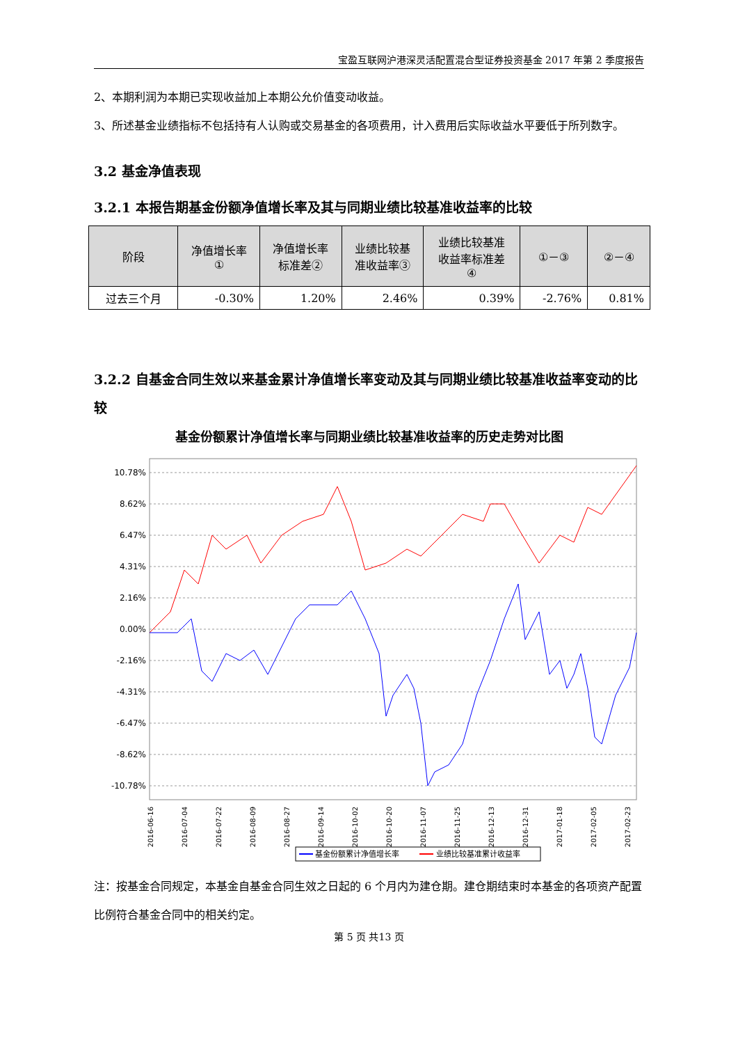宝盈互联网沪港深灵活配置混合型证券投资基金 2017 年第 2 季度报告
2、本期利润为本期已实现收益加上本期公允价值变动收益。
3、所述基金业绩指标不包括持有人认购或交易基金的各项费用，计入费用后实际收益水平要低于所列数字。
3.2 基金净值表现
3.2.1 本报告期基金份额净值增长率及其与同期业绩比较基准收益率的比较
| 阶段 | 净值增长率 ① | 净值增长率 标准差② | 业绩比较基 准收益率③ | 业绩比较基准 收益率标准差 ④ | ①－③ | ②－④ |
| --- | --- | --- | --- | --- | --- | --- |
| 过去三个月 | -0.30% | 1.20% | 2.46% | 0.39% | -2.76% | 0.81% |
3.2.2 自基金合同生效以来基金累计净值增长率变动及其与同期业绩比较基准收益率变动的比较
基金份额累计净值增长率与同期业绩比较基准收益率的历史走势对比图
10.78%
8.62%
6.47%
4.31%
2.16%
0.00%
-2.16%
-4.31%
-6.47%
-8.62%
-10.78%
2016-06-16
2016-07-04
2016-07-22
2016-08-09
2016-08-27
2016-09-14
2016-10-02
2016-10-20
2016-11-07
2016-11-25
2016-12-13
2016-12-31
2017-01-18
2017-02-05
2017-02-23
基金份额累计净值增长率
业绩比较基准累计收益率
注：按基金合同规定，本基金自基金合同生效之日起的 6 个月内为建仓期。建仓期结束时本基金的各项资产配置比例符合基金合同中的相关约定。
第 5 页 共13 页